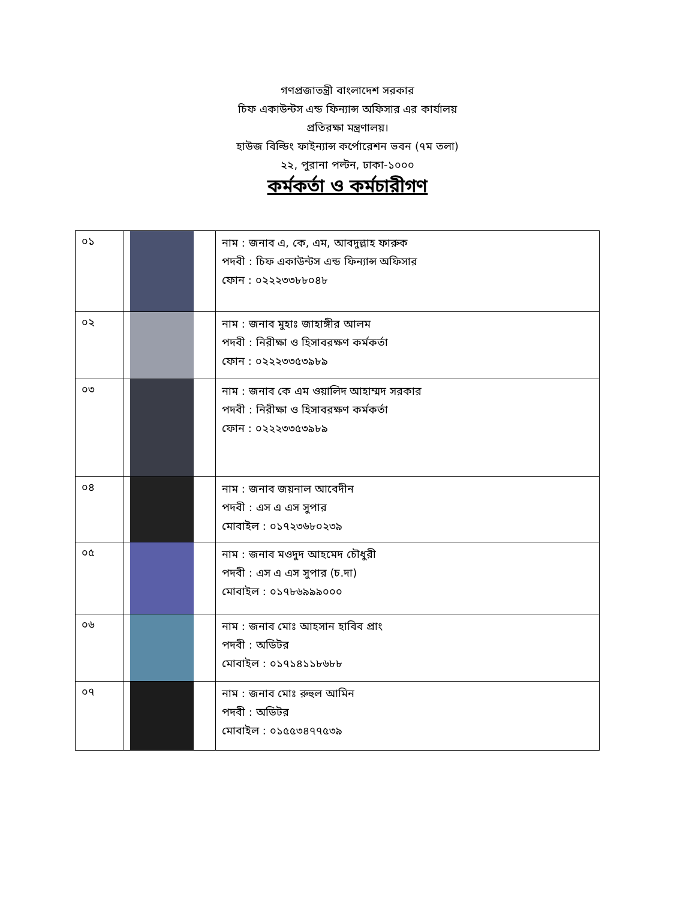গণপ্রজাতন্ত্রী বাংলাদেশ সরকার
চিফ একাউন্টস এন্ড ফিন্যান্স অফিসার এর কার্যালয়
প্রতিরক্ষা মন্ত্রণালয়।
হাউজ বিল্ডিং ফাইন্যান্স কর্পোরেশন ভবন (৭ম তলা)
২২, পুরানা পল্টন, ঢাকা-১০০০
কর্মকর্তা ও কর্মচারীগণ
| ০১ | | নাম : জনাব এ, কে, এম, আবদুল্লাহ ফারুক পদবী : চিফ একাউন্টস এন্ড ফিন্যান্স অফিসার ফোন : ০২২২৩৩৮৮০৪৮ |
| ০২ | | নাম : জনাব মুহাঃ জাহাঙ্গীর আলম পদবী : নিরীক্ষা ও হিসাবরক্ষণ কর্মকর্তা ফোন : ০২২২৩৩৫৩৯৮৯ |
| ০৩ | | নাম : জনাব কে এম ওয়ালিদ আহাম্মদ সরকার পদবী : নিরীক্ষা ও হিসাবরক্ষণ কর্মকর্তা ফোন : ০২২২৩৩৫৩৯৮৯ |
| ০৪ | | নাম : জনাব জয়নাল আবেদীন পদবী : এস এ এস সুপার মোবাইল : ০১৭২৩৬৮০২৩৯ |
| ০৫ | | নাম : জনাব মওদুদ আহমেদ চৌধুরী পদবী : এস এ এস সুপার (চ.দা) মোবাইল : ০১৭৮৬৯৯৯০০০ |
| ০৬ | | নাম : জনাব মোঃ আহসান হাবিব প্রাং পদবী : অডিটর মোবাইল : ০১৭১৪১১৮৬৮৮ |
| ০৭ | | নাম : জনাব মোঃ রুহুল আমিন পদবী : অডিটর মোবাইল : ০১৫৫৩৪৭৭৫৩৯ |